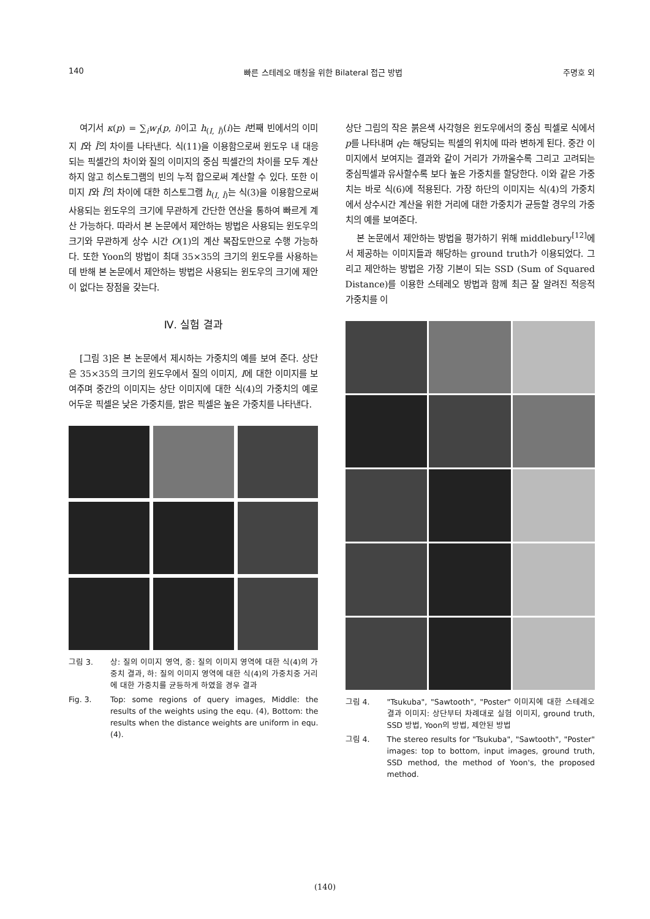140 빠른 스테레오 매칭을 위한 Bilateral 접근 방법 주명호 외
여기서 κ(p) = ∑<sub>i</sub>w<sub>I</sub>(p, i)이고 h<sub>(I, Ī)</sub>(i)는 i번째 빈에서의 이미지 I와 Ī의 차이를 나타낸다. 식(11)을 이용함으로써 윈도우 내 대응 되는 픽셀간의 차이와 질의 이미지의 중심 픽셀간의 차이를 모두 계산하지 않고 히스토그램의 빈의 누적 합으로써 계산할 수 있다. 또한 이미지 I와 Ī의 차이에 대한 히스토그램 h<sub>(I, Ī)</sub>는 식(3)을 이용함으로써 사용되는 윈도우의 크기에 무관하게 간단한 연산을 통하여 빠르게 계산 가능하다. 따라서 본 논문에서 제안하는 방법은 사용되는 윈도우의 크기와 무관하게 상수 시간 O(1)의 계산 복잡도만으로 수행 가능하다. 또한 Yoon의 방법이 최대 35×35의 크기의 윈도우를 사용하는데 반해 본 논문에서 제안하는 방법은 사용되는 윈도우의 크기에 제안이 없다는 장점을 갖는다.
Ⅳ. 실험 결과
[그림 3]은 본 논문에서 제시하는 가중치의 예를 보여 준다. 상단은 35×35의 크기의 윈도우에서 질의 이미지, I에 대한 이미지를 보여주며 중간의 이미지는 상단 이미지에 대한 식(4)의 가중치의 예로 어두운 픽셀은 낮은 가중치를, 밝은 픽셀은 높은 가중치를 나타낸다.
그림 3. 상: 질의 이미지 영역, 중: 질의 이미지 영역에 대한 식(4)의 가중치 결과, 하: 질의 이미지 영역에 대한 식(4)의 가중치중 거리에 대한 가중치를 균등하게 하였을 경우 결과
Fig. 3. Top: some regions of query images, Middle: the results of the weights using the equ. (4), Bottom: the results when the distance weights are uniform in equ. (4).
상단 그림의 작은 붉은색 사각형은 윈도우에서의 중심 픽셀로 식에서 p를 나타내며 q는 해당되는 픽셀의 위치에 따라 변하게 된다. 중간 이미지에서 보여지는 결과와 같이 거리가 가까울수록 그리고 고려되는 중심픽셀과 유사할수록 보다 높은 가중치를 할당한다. 이와 같은 가중치는 바로 식(6)에 적용된다. 가장 하단의 이미지는 식(4)의 가중치에서 상수시간 계산을 위한 거리에 대한 가중치가 균등할 경우의 가중치의 예를 보여준다.
본 논문에서 제안하는 방법을 평가하기 위해 middlebury<sup>[12]</sup>에서 제공하는 이미지들과 해당하는 ground truth가 이용되었다. 그리고 제안하는 방법은 가장 기본이 되는 SSD (Sum of Squared Distance)를 이용한 스테레오 방법과 함께 최근 잘 알려진 적응적 가중치를 이
그림 4. "Tsukuba", "Sawtooth", "Poster" 이미지에 대한 스테레오 결과 이미지: 상단부터 차례대로 실험 이미지, ground truth, SSD 방법, Yoon의 방법, 제안된 방법
그림 4. The stereo results for "Tsukuba", "Sawtooth", "Poster" images: top to bottom, input images, ground truth, SSD method, the method of Yoon's, the proposed method.
(140)